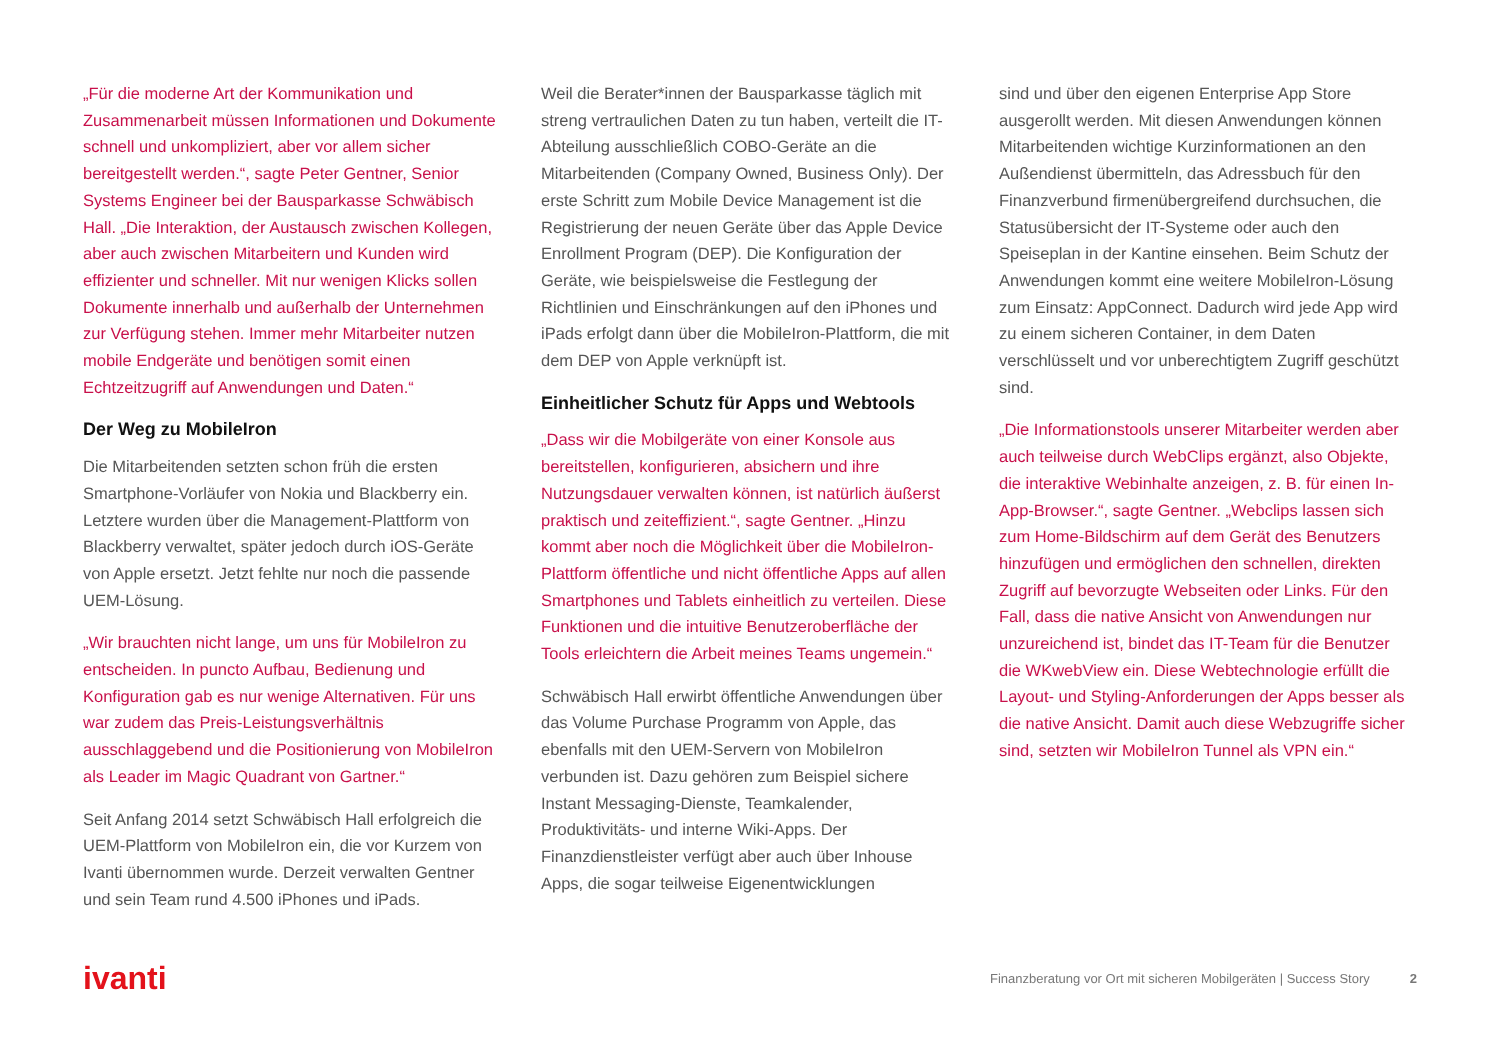„Für die moderne Art der Kommunikation und Zusammenarbeit müssen Informationen und Dokumente schnell und unkompliziert, aber vor allem sicher bereitgestellt werden.“, sagte Peter Gentner, Senior Systems Engineer bei der Bausparkasse Schwäbisch Hall. „Die Interaktion, der Austausch zwischen Kollegen, aber auch zwischen Mitarbeitern und Kunden wird effizienter und schneller. Mit nur wenigen Klicks sollen Dokumente innerhalb und außerhalb der Unternehmen zur Verfügung stehen. Immer mehr Mitarbeiter nutzen mobile Endgeräte und benötigen somit einen Echtzeitzugriff auf Anwendungen und Daten.“
Der Weg zu MobileIron
Die Mitarbeitenden setzten schon früh die ersten Smartphone-Vorläufer von Nokia und Blackberry ein. Letztere wurden über die Management-Plattform von Blackberry verwaltet, später jedoch durch iOS-Geräte von Apple ersetzt. Jetzt fehlte nur noch die passende UEM-Lösung.
„Wir brauchten nicht lange, um uns für MobileIron zu entscheiden. In puncto Aufbau, Bedienung und Konfiguration gab es nur wenige Alternativen. Für uns war zudem das Preis-Leistungsverhältnis ausschlaggebend und die Positionierung von MobileIron als Leader im Magic Quadrant von Gartner.“
Seit Anfang 2014 setzt Schwäbisch Hall erfolgreich die UEM-Plattform von MobileIron ein, die vor Kurzem von Ivanti übernommen wurde. Derzeit verwalten Gentner und sein Team rund 4.500 iPhones und iPads.
Weil die Berater*innen der Bausparkasse täglich mit streng vertraulichen Daten zu tun haben, verteilt die IT-Abteilung ausschließlich COBO-Geräte an die Mitarbeitenden (Company Owned, Business Only). Der erste Schritt zum Mobile Device Management ist die Registrierung der neuen Geräte über das Apple Device Enrollment Program (DEP). Die Konfiguration der Geräte, wie beispielsweise die Festlegung der Richtlinien und Einschränkungen auf den iPhones und iPads erfolgt dann über die MobileIron-Plattform, die mit dem DEP von Apple verknüpft ist.
Einheitlicher Schutz für Apps und Webtools
„Dass wir die Mobilgeräte von einer Konsole aus bereitstellen, konfigurieren, absichern und ihre Nutzungsdauer verwalten können, ist natürlich äußerst praktisch und zeiteffizient.“, sagte Gentner. „Hinzu kommt aber noch die Möglichkeit über die MobileIron-Plattform öffentliche und nicht öffentliche Apps auf allen Smartphones und Tablets einheitlich zu verteilen. Diese Funktionen und die intuitive Benutzeroberfläche der Tools erleichtern die Arbeit meines Teams ungemein.“
Schwäbisch Hall erwirbt öffentliche Anwendungen über das Volume Purchase Programm von Apple, das ebenfalls mit den UEM-Servern von MobileIron verbunden ist. Dazu gehören zum Beispiel sichere Instant Messaging-Dienste, Teamkalender, Produktivitäts- und interne Wiki-Apps. Der Finanzdienstleister verfügt aber auch über Inhouse Apps, die sogar teilweise Eigenentwicklungen
sind und über den eigenen Enterprise App Store ausgerollt werden. Mit diesen Anwendungen können Mitarbeitenden wichtige Kurzinformationen an den Außendienst übermitteln, das Adressbuch für den Finanzverbund firmenübergreifend durchsuchen, die Statusübersicht der IT-Systeme oder auch den Speiseplan in der Kantine einsehen. Beim Schutz der Anwendungen kommt eine weitere MobileIron-Lösung zum Einsatz: AppConnect. Dadurch wird jede App wird zu einem sicheren Container, in dem Daten verschlüsselt und vor unberechtigtem Zugriff geschützt sind.
„Die Informationstools unserer Mitarbeiter werden aber auch teilweise durch WebClips ergänzt, also Objekte, die interaktive Webinhalte anzeigen, z. B. für einen In-App-Browser.“, sagte Gentner. „Webclips lassen sich zum Home-Bildschirm auf dem Gerät des Benutzers hinzufügen und ermöglichen den schnellen, direkten Zugriff auf bevorzugte Webseiten oder Links. Für den Fall, dass die native Ansicht von Anwendungen nur unzureichend ist, bindet das IT-Team für die Benutzer die WKwebView ein. Diese Webtechnologie erfüllt die Layout- und Styling-Anforderungen der Apps besser als die native Ansicht. Damit auch diese Webzugriffe sicher sind, setzten wir MobileIron Tunnel als VPN ein.“
ivanti
Finanzberatung vor Ort mit sicheren Mobilgeräten | Success Story 2